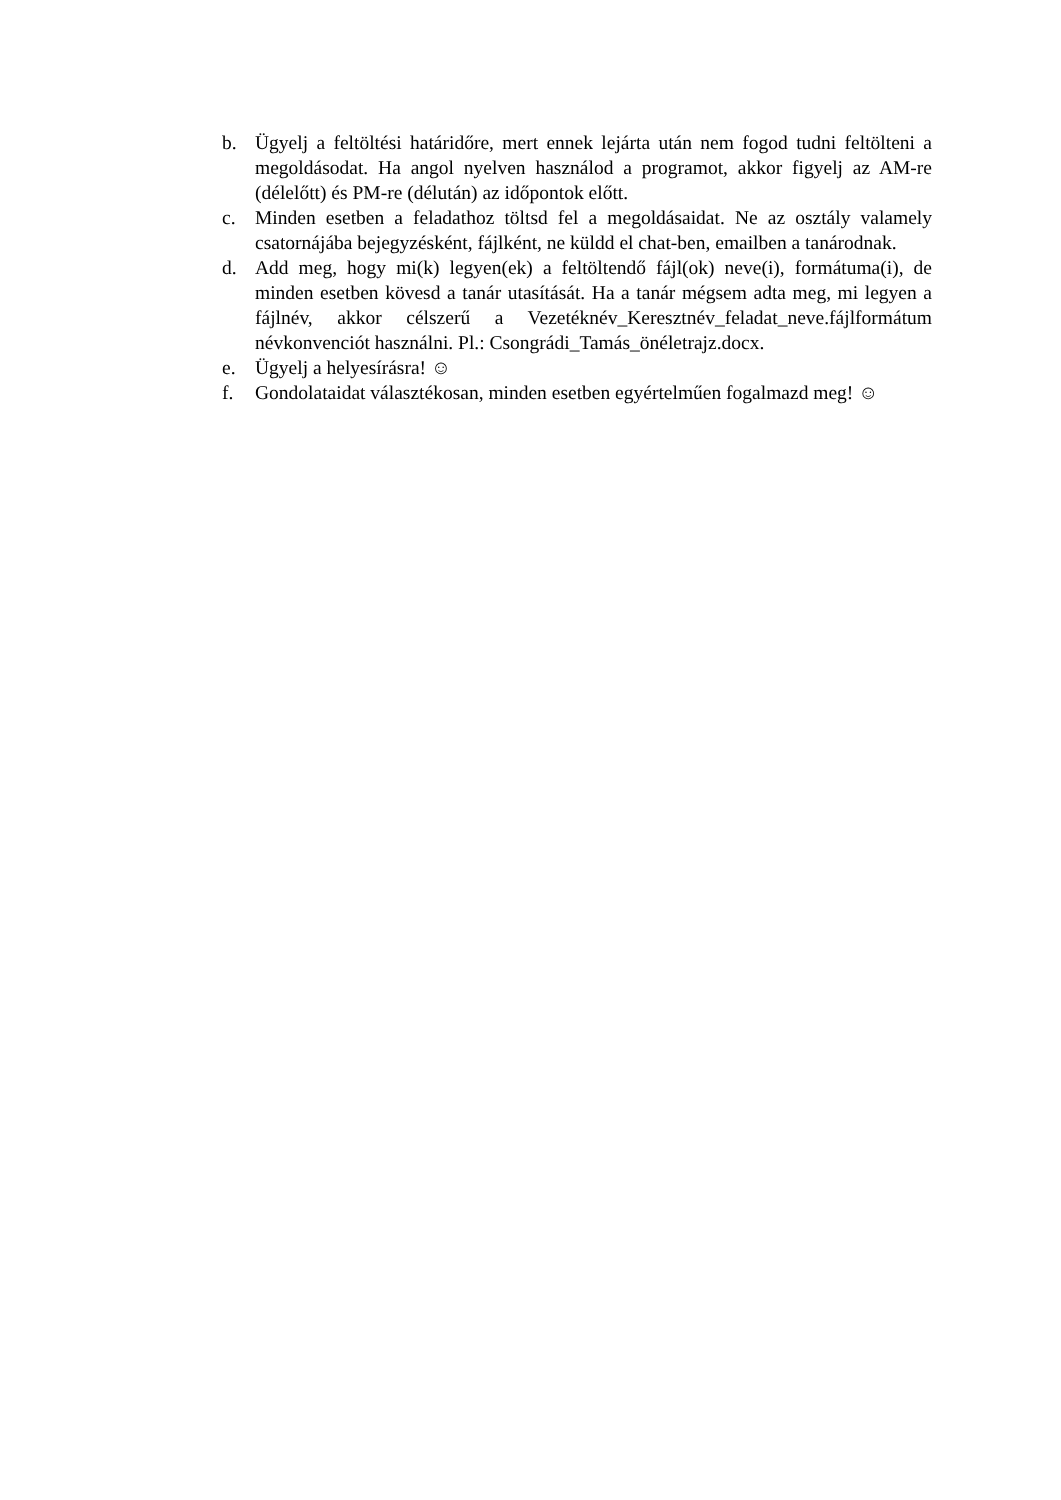b. Ügyelj a feltöltési határidőre, mert ennek lejárta után nem fogod tudni feltölteni a megoldásodat. Ha angol nyelven használod a programot, akkor figyelj az AM-re (délelőtt) és PM-re (délután) az időpontok előtt.
c. Minden esetben a feladathoz töltsd fel a megoldásaidat. Ne az osztály valamely csatornájába bejegyzésként, fájlként, ne küldd el chat-ben, emailben a tanárodnak.
d. Add meg, hogy mi(k) legyen(ek) a feltöltendő fájl(ok) neve(i), formátuma(i), de minden esetben kövesd a tanár utasítását. Ha a tanár mégsem adta meg, mi legyen a fájlnév, akkor célszerű a Vezetéknév_Keresztnév_feladat_neve.fájlformátum névkonvenciót használni. Pl.: Csongrádi_Tamás_önéletrajz.docx.
e. Ügyelj a helyesírásra! ☺
f. Gondolataidat választékosan, minden esetben egyértelműen fogalmazd meg! ☺